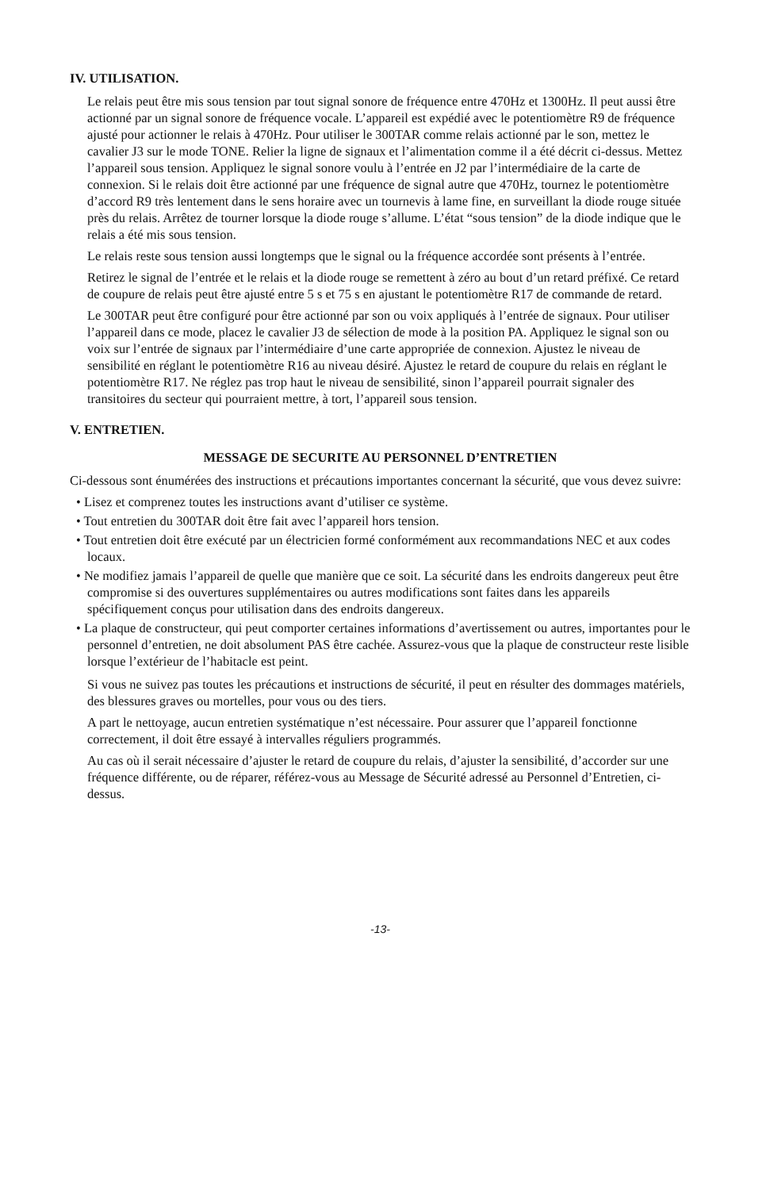IV. UTILISATION.
Le relais peut être mis sous tension par tout signal sonore de fréquence entre 470Hz et 1300Hz. Il peut aussi être actionné par un signal sonore de fréquence vocale. L’appareil est expédié avec le potentiomètre R9 de fréquence ajusté pour actionner le relais à 470Hz. Pour utiliser le 300TAR comme relais actionné par le son, mettez le cavalier J3 sur le mode TONE. Relier la ligne de signaux et l’alimentation comme il a été décrit ci-dessus. Mettez l’appareil sous tension. Appliquez le signal sonore voulu à l’entrée en J2 par l’intermédiaire de la carte de connexion. Si le relais doit être actionné par une fréquence de signal autre que 470Hz, tournez le potentiomètre d’accord R9 très lentement dans le sens horaire avec un tournevis à lame fine, en surveillant la diode rouge située près du relais. Arrêtez de tourner lorsque la diode rouge s’allume. L’état “sous tension” de la diode indique que le relais a été mis sous tension.
Le relais reste sous tension aussi longtemps que le signal ou la fréquence accordée sont présents à l’entrée.
Retirez le signal de l’entrée et le relais et la diode rouge se remettent à zéro au bout d’un retard préfixé. Ce retard de coupure de relais peut être ajusté entre 5 s et 75 s en ajustant le potentiomètre R17 de commande de retard.
Le 300TAR peut être configuré pour être actionné par son ou voix appliqués à l’entrée de signaux. Pour utiliser l’appareil dans ce mode, placez le cavalier J3 de sélection de mode à la position PA. Appliquez le signal son ou voix sur l’entrée de signaux par l’intermédiaire d’une carte appropriée de connexion. Ajustez le niveau de sensibilité en réglant le potentiomètre R16 au niveau désiré. Ajustez le retard de coupure du relais en réglant le potentiomètre R17. Ne réglez pas trop haut le niveau de sensibilité, sinon l’appareil pourrait signaler des transitoires du secteur qui pourraient mettre, à tort, l’appareil sous tension.
V. ENTRETIEN.
MESSAGE DE SECURITE AU PERSONNEL D’ENTRETIEN
Ci-dessous sont énumérées des instructions et précautions importantes concernant la sécurité, que vous devez suivre:
• Lisez et comprenez toutes les instructions avant d’utiliser ce système.
• Tout entretien du 300TAR doit être fait avec l’appareil hors tension.
• Tout entretien doit être exécuté par un électricien formé conformément aux recommandations NEC et aux codes locaux.
• Ne modifiez jamais l’appareil de quelle que manière que ce soit. La sécurité dans les endroits dangereux peut être compromise si des ouvertures supplémentaires ou autres modifications sont faites dans les appareils spécifiquement conçus pour utilisation dans des endroits dangereux.
• La plaque de constructeur, qui peut comporter certaines informations d’avertissement ou autres, importantes pour le personnel d’entretien, ne doit absolument PAS être cachée. Assurez-vous que la plaque de constructeur reste lisible lorsque l’extérieur de l’habitacle est peint.
Si vous ne suivez pas toutes les précautions et instructions de sécurité, il peut en résulter des dommages matériels, des blessures graves ou mortelles, pour vous ou des tiers.
A part le nettoyage, aucun entretien systématique n’est nécessaire. Pour assurer que l’appareil fonctionne correctement, il doit être essayé à intervalles réguliers programmés.
Au cas où il serait nécessaire d’ajuster le retard de coupure du relais, d’ajuster la sensibilité, d’accorder sur une fréquence différente, ou de réparer, référez-vous au Message de Sécurité adressé au Personnel d’Entretien, ci-dessus.
-13-